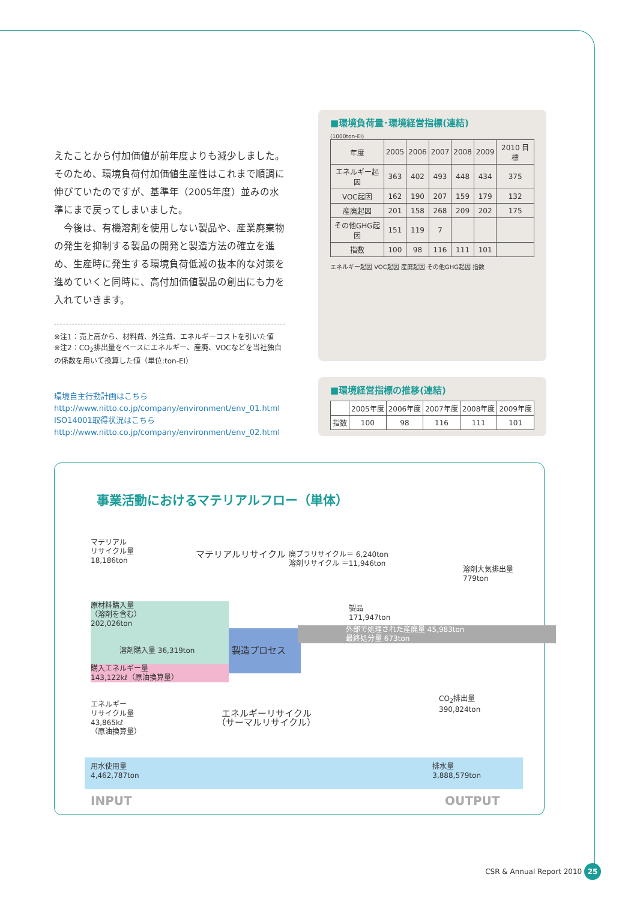えたことから付加価値が前年度よりも減少しました。そのため、環境負荷付加価値生産性はこれまで順調に伸びていたのですが、基準年（2005年度）並みの水準にまで戻ってしまいました。
　今後は、有機溶剤を使用しない製品や、産業廃棄物の発生を抑制する製品の開発と製造方法の確立を進め、生産時に発生する環境負荷低減の抜本的な対策を進めていくと同時に、高付加価値製品の創出にも力を入れていきます。
※注1：売上高から、材料費、外注費、エネルギーコストを引いた値
※注2：CO<sub>2</sub>排出量をベースにエネルギー、産廃、VOCなどを当社独自の係数を用いて換算した値（単位:ton-EI）
環境自主行動計画はこちら
http://www.nitto.co.jp/company/environment/env_01.html
ISO14001取得状況はこちら
http://www.nitto.co.jp/company/environment/env_02.html
■環境負荷量･環境経営指標(連結)
(1000ton-EI)
| 年度 | 2005 | 2006 | 2007 | 2008 | 2009 | 2010 目標 |
| --- | --- | --- | --- | --- | --- | --- |
| エネルギー起因 | 363 | 402 | 493 | 448 | 434 | 375 |
| VOC起因 | 162 | 190 | 207 | 159 | 179 | 132 |
| 産廃起因 | 201 | 158 | 268 | 209 | 202 | 175 |
| その他GHG起因 | 151 | 119 | 7 | | | |
| 指数 | 100 | 98 | 116 | 111 | 101 | |
エネルギー起因 VOC起因 産廃起因 その他GHG起因 指数
■環境経営指標の推移(連結)
| | 2005年度 | 2006年度 | 2007年度 | 2008年度 | 2009年度 |
| --- | --- | --- | --- | --- | --- |
| 指数 | 100 | 98 | 116 | 111 | 101 |
事業活動におけるマテリアルフロー（単体）
マテリアル
リサイクル量
18,186ton
マテリアルリサイクル
廃プラリサイクル＝ 6,240ton
溶剤リサイクル ＝11,946ton
溶剤大気排出量
779ton
原材料購入量
（溶剤を含む）
202,026ton
　　　　溶剤購入量 36,319ton
製造プロセス
製品
171,947ton
外部で処理された産廃量 45,983ton
最終処分量 673ton
購入エネルギー量
143,122kℓ（原油換算量）
CO<sub>2</sub>排出量
390,824ton
エネルギー
リサイクル量
43,865kℓ
（原油換算量）
エネルギーリサイクル
（サーマルリサイクル）
用水使用量
4,462,787ton 排水量
3,888,579ton
INPUT OUTPUT
CSR & Annual Report 2010 25